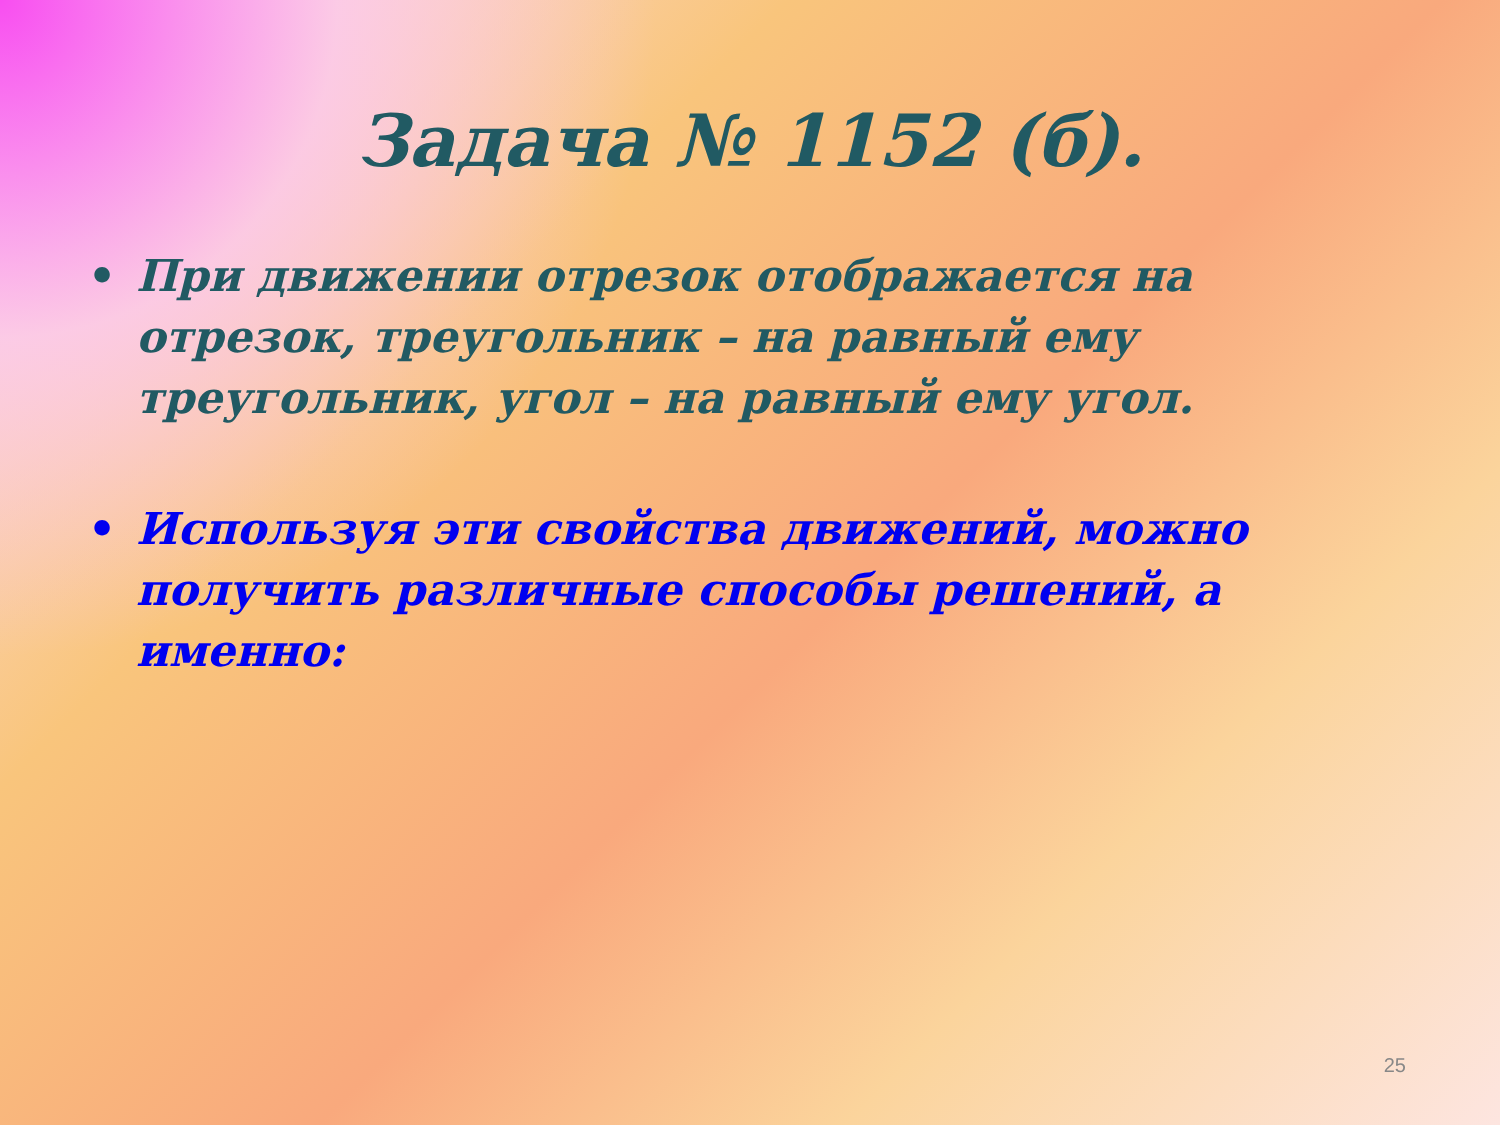Задача № 1152 (б).
• При движении отрезок отображается на отрезок, треугольник – на равный ему треугольник, угол – на равный ему угол.
• Используя эти свойства движений, можно получить различные способы решений, а именно:
25